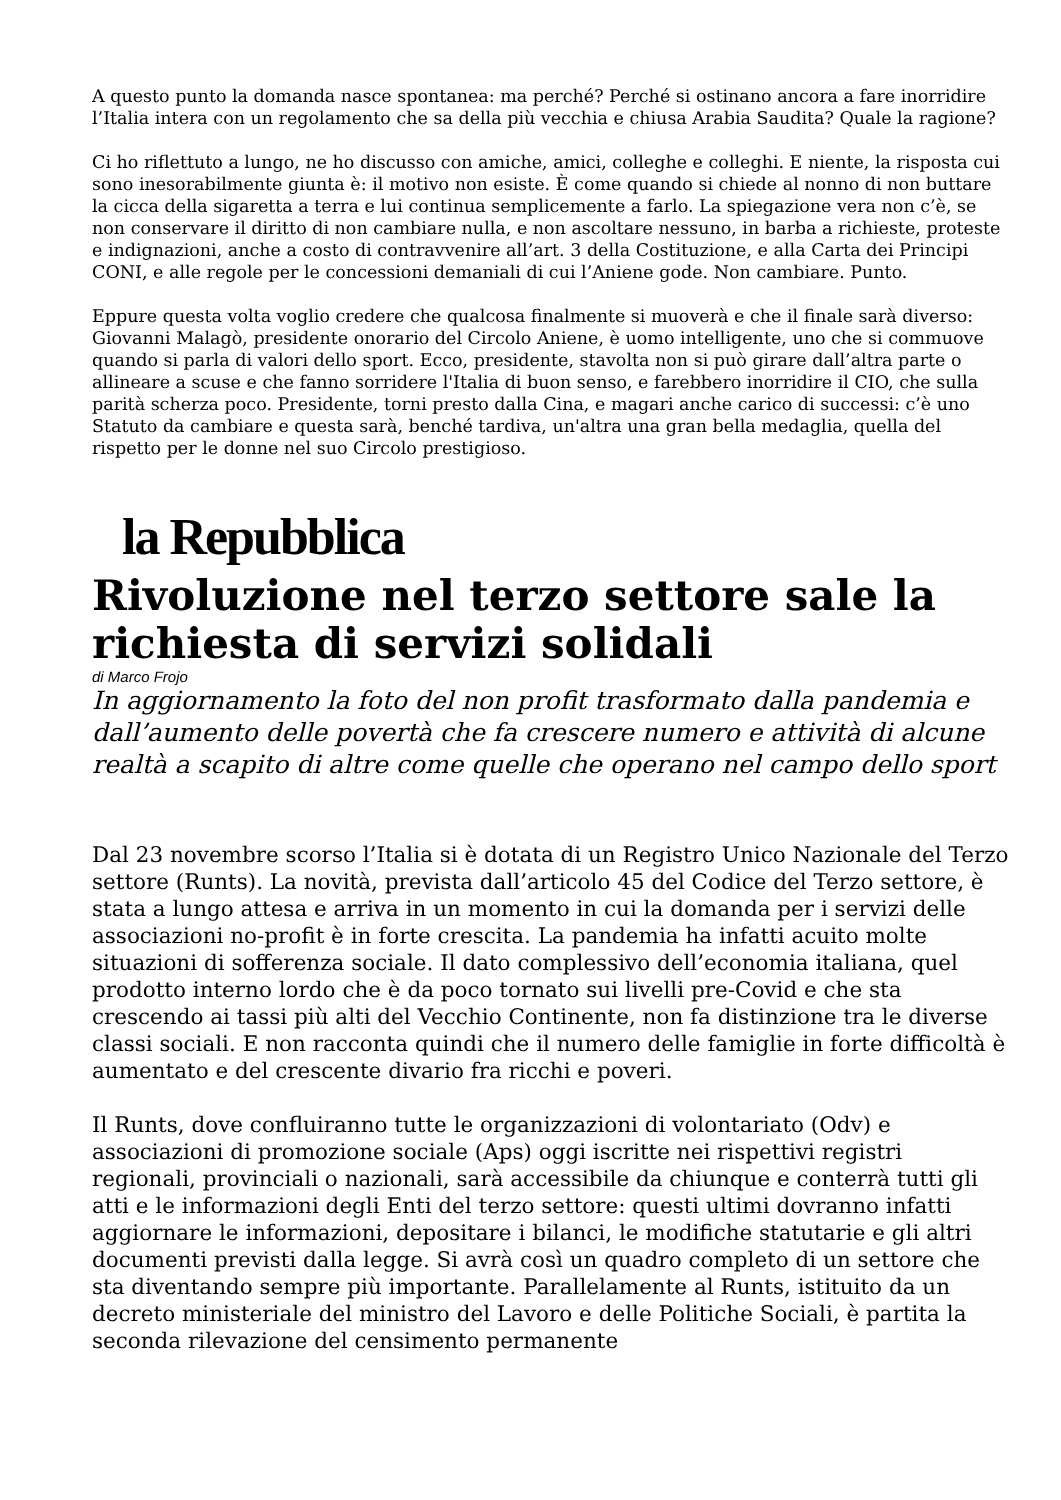A questo punto la domanda nasce spontanea: ma perché? Perché si ostinano ancora a fare inorridire l’Italia intera con un regolamento che sa della più vecchia e chiusa Arabia Saudita? Quale la ragione?
Ci ho riflettuto a lungo, ne ho discusso con amiche, amici, colleghe e colleghi. E niente, la risposta cui sono inesorabilmente giunta è: il motivo non esiste. È come quando si chiede al nonno di non buttare la cicca della sigaretta a terra e lui continua semplicemente a farlo. La spiegazione vera non c’è, se non conservare il diritto di non cambiare nulla, e non ascoltare nessuno, in barba a richieste, proteste e indignazioni, anche a costo di contravvenire all’art. 3 della Costituzione, e alla Carta dei Principi CONI, e alle regole per le concessioni demaniali di cui l’Aniene gode. Non cambiare. Punto.
Eppure questa volta voglio credere che qualcosa finalmente si muoverà e che il finale sarà diverso: Giovanni Malagò, presidente onorario del Circolo Aniene, è uomo intelligente, uno che si commuove quando si parla di valori dello sport. Ecco, presidente, stavolta non si può girare dall’altra parte o allineare a scuse e che fanno sorridere l'Italia di buon senso, e farebbero inorridire il CIO, che sulla parità scherza poco. Presidente, torni presto dalla Cina, e magari anche carico di successi: c’è uno Statuto da cambiare e questa sarà, benché tardiva, un'altra una gran bella medaglia, quella del rispetto per le donne nel suo Circolo prestigioso.
la Repubblica
Rivoluzione nel terzo settore sale la richiesta di servizi solidali
di Marco Frojo
In aggiornamento la foto del non profit trasformato dalla pandemia e dall’aumento delle povertà che fa crescere numero e attività di alcune realtà a scapito di altre come quelle che operano nel campo dello sport
Dal 23 novembre scorso l’Italia si è dotata di un Registro Unico Nazionale del Terzo settore (Runts). La novità, prevista dall’articolo 45 del Codice del Terzo settore, è stata a lungo attesa e arriva in un momento in cui la domanda per i servizi delle associazioni no-profit è in forte crescita. La pandemia ha infatti acuito molte situazioni di sofferenza sociale. Il dato complessivo dell’economia italiana, quel prodotto interno lordo che è da poco tornato sui livelli pre-Covid e che sta crescendo ai tassi più alti del Vecchio Continente, non fa distinzione tra le diverse classi sociali. E non racconta quindi che il numero delle famiglie in forte difficoltà è aumentato e del crescente divario fra ricchi e poveri.
Il Runts, dove confluiranno tutte le organizzazioni di volontariato (Odv) e associazioni di promozione sociale (Aps) oggi iscritte nei rispettivi registri regionali, provinciali o nazionali, sarà accessibile da chiunque e conterrà tutti gli atti e le informazioni degli Enti del terzo settore: questi ultimi dovranno infatti aggiornare le informazioni, depositare i bilanci, le modifiche statutarie e gli altri documenti previsti dalla legge. Si avrà così un quadro completo di un settore che sta diventando sempre più importante. Parallelamente al Runts, istituito da un decreto ministeriale del ministro del Lavoro e delle Politiche Sociali, è partita la seconda rilevazione del censimento permanente